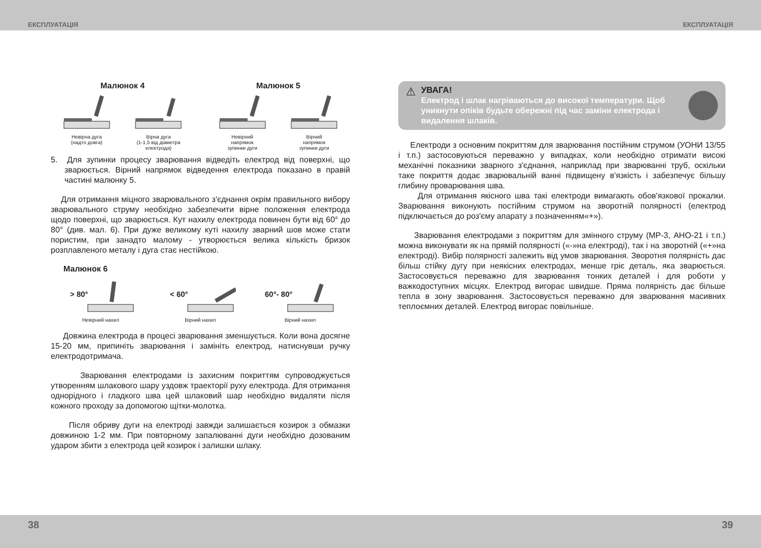ЕКСПЛУАТАЦІЯ ЕКСПЛУАТАЦІЯ
Малюнок 4
Невірна дуга
(надто довга)
Вірна дуга
(1-1,5 від діаметра
електрода)
Малюнок 5
Невірний
напрямок
зупинки дуги
Вірний
напрямок
зупинки дуги
5. Для зупинки процесу зварювання відведіть електрод від поверхні, що зварюється. Вірний напрямок відведення електрода показано в правій частині малюнку 5.
Для отримання міцного зварювального з'єднання окрім правильного вибору зварювального струму необхідно забезпечити вірне положення електрода щодо поверхні, що зварюється. Кут нахилу електрода повинен бути від 60° до 80° (див. мал. 6). При дуже великому куті нахилу зварний шов може стати пористим, при занадто малому - утворюється велика кількість бризок розплавленого металу і дуга стає нестійкою.
Малюнок 6
> 80°
Невірний нахил
< 60°
Вірний нахил
60°- 80°
Вірний нахил
Довжина електрода в процесі зварювання зменшується. Коли вона досягне 15-20 мм, припиніть зварювання і замініть електрод, натиснувши ручку електродотримача.
Зварювання електродами із захисним покриттям супроводжується утворенням шлакового шару уздовж траекторії руху електрода. Для отримання однорідного і гладкого шва цей шлаковий шар необхідно видаляти після кожного проходу за допомогою щітки-молотка.
Після обриву дуги на електроді завжди залишається козирок з обмазки довжиною 1-2 мм. При повторному запалюванні дуги необхідно дозованим ударом збити з електрода цей козирок і залишки шлаку.
⚠
УВАГА!
Електрод і шлак нагріваються до високої температури. Щоб уникнути опіків будьте обережні під час заміни електрода і видалення шлаків.
Електроди з основним покриттям для зварювання постійним струмом (УОНИ 13/55 і т.п.) застосовуються переважно у випадках, коли необхідно отримати високі механічні показники зварного з'єднання, наприклад при зварюванні труб, оскільки таке покриття додає зварювальній ванні підвищену в'язкість і забезпечує більшу глибину проварювання шва.
Для отримання якісного шва такі електроди вимагають обов'язкової прокалки. Зварювання виконують постійним струмом на зворотній полярності (електрод підключається до роз'єму апарату з позначенням«+»).
Зварювання електродами з покриттям для змінного струму (МР-3, АНО-21 і т.п.) можна виконувати як на прямій полярності («-»на електроді), так і на зворотній («+»на електроді). Вибір полярності залежить від умов зварювання. Зворотня полярність дає більш стійку дугу при неякісних електродах, менше гріє деталь, яка зварюється. Застосовується переважно для зварювання тонких деталей і для роботи у важкодоступних місцях. Електрод вигорає швидше. Пряма полярність дає більше тепла в зону зварювання. Застосовується переважно для зварювання масивних теплоємних деталей. Електрод вигорає повільніше.
38 39